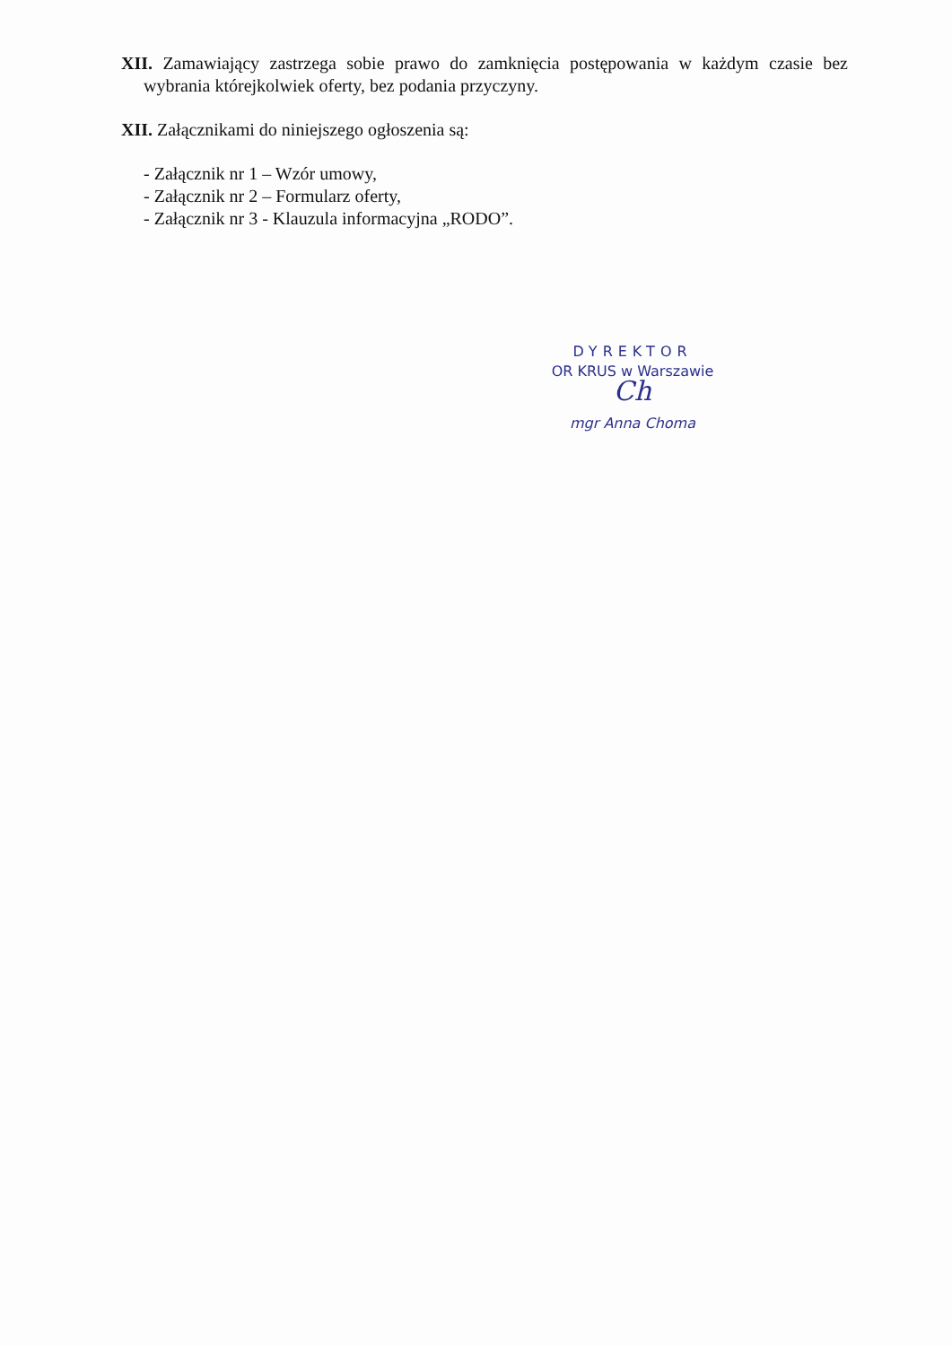XII. Zamawiający zastrzega sobie prawo do zamknięcia postępowania w każdym czasie bez wybrania którejkolwiek oferty, bez podania przyczyny.
XII. Załącznikami do niniejszego ogłoszenia są:
- Załącznik nr 1 – Wzór umowy,
- Załącznik nr 2 – Formularz oferty,
- Załącznik nr 3 - Klauzula informacyjna „RODO”.
DYREKTOR
OR KRUS w Warszawie
Ch
mgr Anna Choma